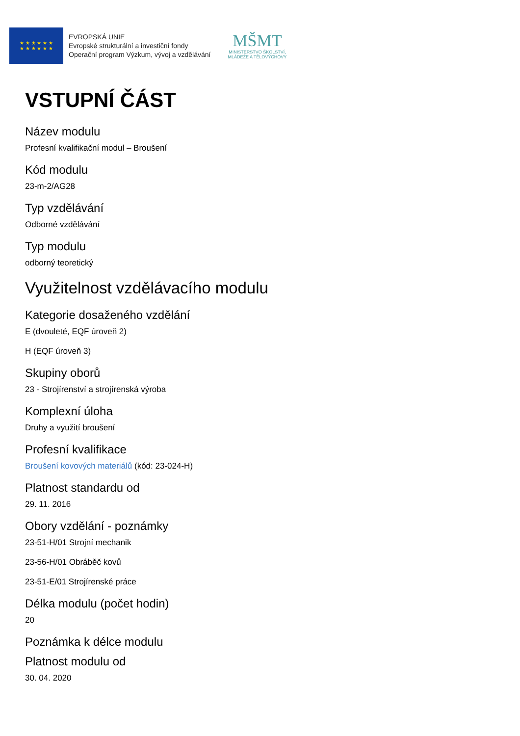★ ★ ★ ★ ★ ★
★ ★ ★ ★ ★ ★
EVROPSKÁ UNIE
Evropské strukturální a investiční fondy
Operační program Výzkum, vývoj a vzdělávání
MŠMT
MINISTERSTVO ŠKOLSTVÍ,
MLÁDEŽE A TĚLOVÝCHOVY
VSTUPNÍ ČÁST
Název modulu
Profesní kvalifikační modul – Broušení
Kód modulu
23-m-2/AG28
Typ vzdělávání
Odborné vzdělávání
Typ modulu
odborný teoretický
Využitelnost vzdělávacího modulu
Kategorie dosaženého vzdělání
E (dvouleté, EQF úroveň 2)
H (EQF úroveň 3)
Skupiny oborů
23 - Strojírenství a strojírenská výroba
Komplexní úloha
Druhy a využití broušení
Profesní kvalifikace
Broušení kovových materiálů (kód: 23-024-H)
Platnost standardu od
29. 11. 2016
Obory vzdělání - poznámky
23-51-H/01 Strojní mechanik
23-56-H/01 Obráběč kovů
23-51-E/01 Strojírenské práce
Délka modulu (počet hodin)
20
Poznámka k délce modulu
Platnost modulu od
30. 04. 2020